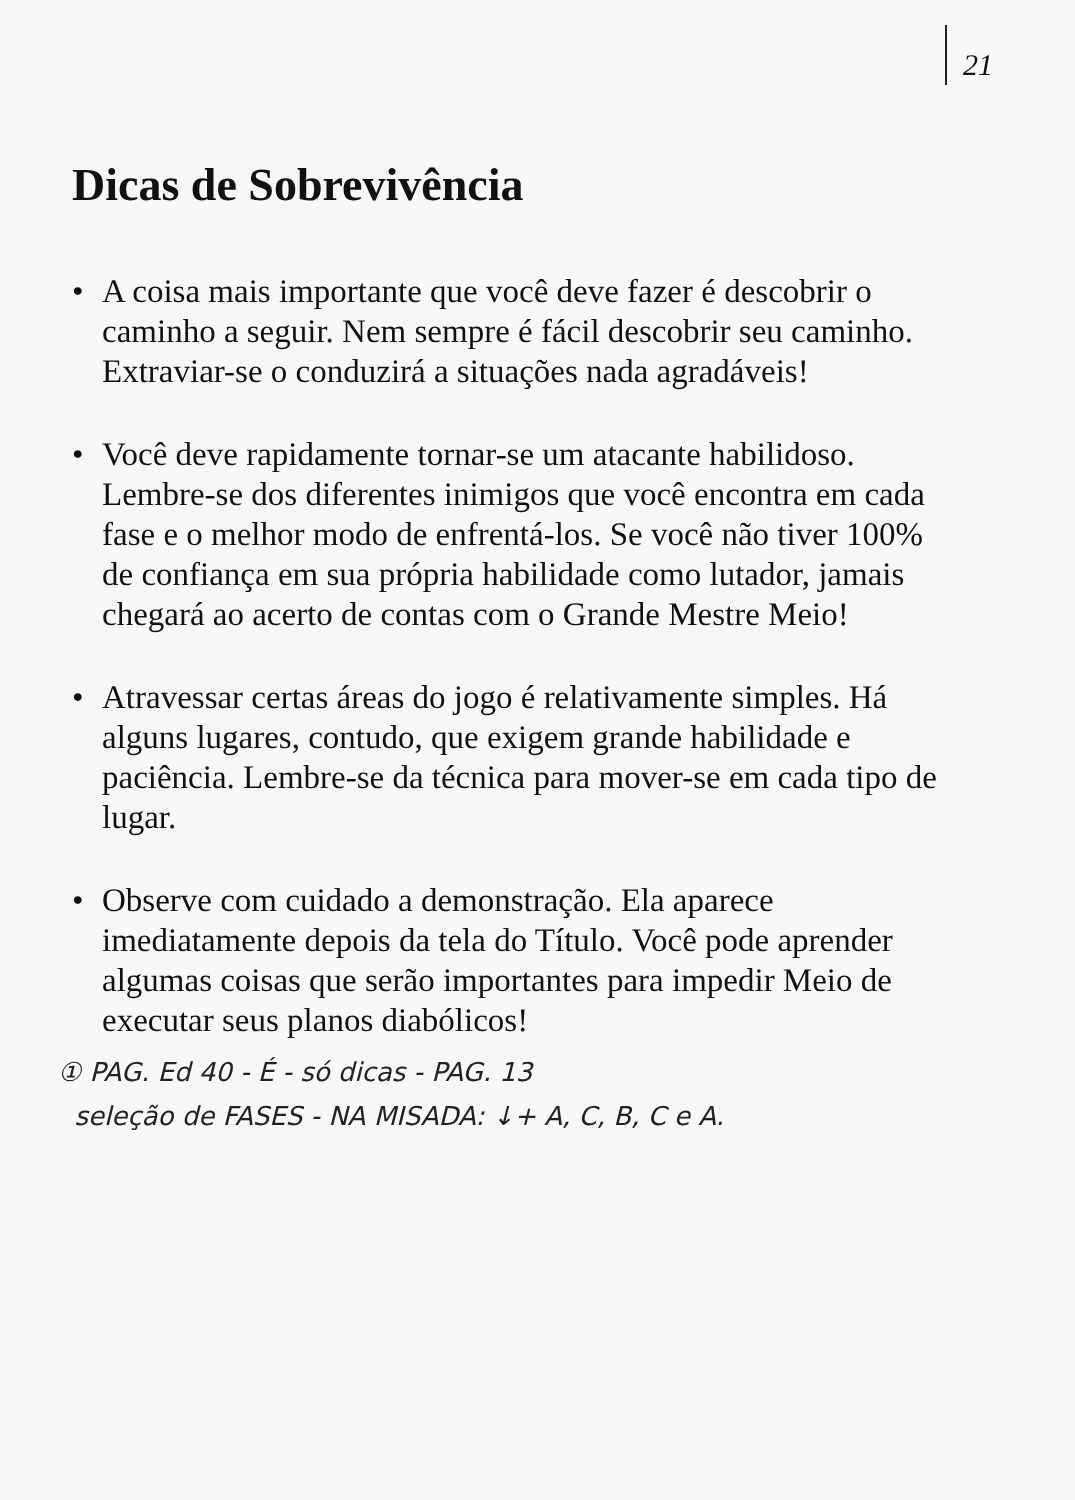21
Dicas de Sobrevivência
• A coisa mais importante que você deve fazer é descobrir o caminho a seguir. Nem sempre é fácil descobrir seu caminho. Extraviar-se o conduzirá a situações nada agradáveis!
• Você deve rapidamente tornar-se um atacante habilidoso. Lembre-se dos diferentes inimigos que você encontra em cada fase e o melhor modo de enfrentá-los. Se você não tiver 100% de confiança em sua própria habilidade como lutador, jamais chegará ao acerto de contas com o Grande Mestre Meio!
• Atravessar certas áreas do jogo é relativamente simples. Há alguns lugares, contudo, que exigem grande habilidade e paciência. Lembre-se da técnica para mover-se em cada tipo de lugar.
• Observe com cuidado a demonstração. Ela aparece imediatamente depois da tela do Título. Você pode aprender algumas coisas que serão importantes para impedir Meio de executar seus planos diabólicos!
① PAG. Ed 40 - É - só dicas - PAG. 13
seleção de FASES - NA MISADA: ↓+ A, C, B, C e A.